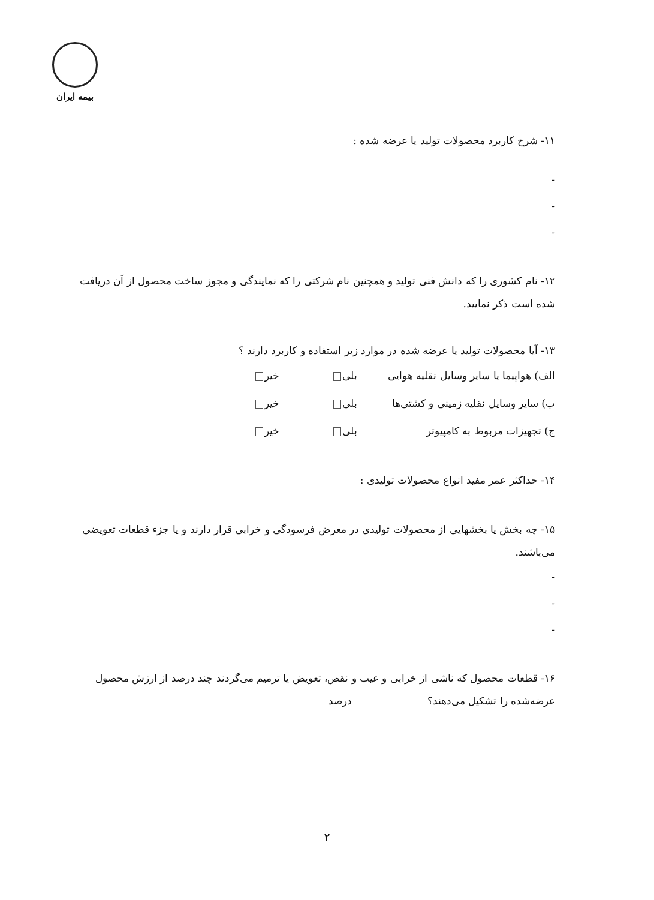بیمه ایران
۱۱- شرح کاربرد محصولات تولید یا عرضه شده :
-
-
-
۱۲- نام کشوری را که دانش فنی تولید و همچنین نام شرکتی را که نمایندگی و مجوز ساخت محصول از آن دریافت شده است ذکر نمایید.
۱۳- آیا محصولات تولید یا عرضه شده در موارد زیر استفاده و کاربرد دارند ؟
الف) هواپیما یا سایر وسایل نقلیه هوایی بلی خیر
ب) سایر وسایل نقلیه زمینی و کشتی‌ها بلی خیر
ج) تجهیزات مربوط به کامپیوتر بلی خیر
۱۴- حداکثر عمر مفید انواع محصولات تولیدی :
۱۵- چه بخش یا بخشهایی از محصولات تولیدی در معرض فرسودگی و خرابی قرار دارند و یا جزء قطعات تعویضی می‌باشند.
-
-
-
۱۶- قطعات محصول که ناشی از خرابی و عیب و نقص، تعویض یا ترمیم می‌گردند چند درصد از ارزش محصول عرضه‌شده را تشکیل می‌دهند؟ درصد
۲